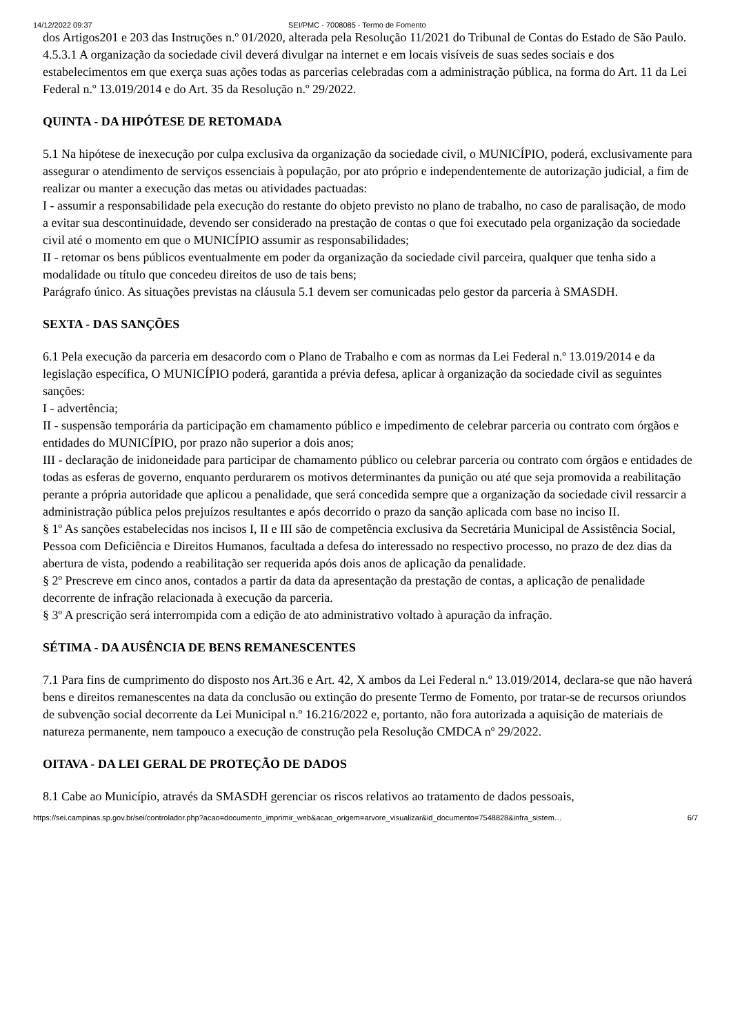14/12/2022 09:37 SEI/PMC - 7008085 - Termo de Fomento
dos Artigos201 e 203 das Instruções n.º 01/2020, alterada pela Resolução 11/2021 do Tribunal de Contas do Estado de São Paulo.
4.5.3.1 A organização da sociedade civil deverá divulgar na internet e em locais visíveis de suas sedes sociais e dos estabelecimentos em que exerça suas ações todas as parcerias celebradas com a administração pública, na forma do Art. 11 da Lei Federal n.º 13.019/2014 e do Art. 35 da Resolução n.º 29/2022.
QUINTA - DA HIPÓTESE DE RETOMADA
5.1 Na hipótese de inexecução por culpa exclusiva da organização da sociedade civil, o MUNICÍPIO, poderá, exclusivamente para assegurar o atendimento de serviços essenciais à população, por ato próprio e independentemente de autorização judicial, a fim de realizar ou manter a execução das metas ou atividades pactuadas:
I - assumir a responsabilidade pela execução do restante do objeto previsto no plano de trabalho, no caso de paralisação, de modo a evitar sua descontinuidade, devendo ser considerado na prestação de contas o que foi executado pela organização da sociedade civil até o momento em que o MUNICÍPIO assumir as responsabilidades;
II - retomar os bens públicos eventualmente em poder da organização da sociedade civil parceira, qualquer que tenha sido a modalidade ou título que concedeu direitos de uso de tais bens;
Parágrafo único. As situações previstas na cláusula 5.1 devem ser comunicadas pelo gestor da parceria à SMASDH.
SEXTA - DAS SANÇÕES
6.1 Pela execução da parceria em desacordo com o Plano de Trabalho e com as normas da Lei Federal n.º 13.019/2014 e da legislação específica, O MUNICÍPIO poderá, garantida a prévia defesa, aplicar à organização da sociedade civil as seguintes sanções:
I - advertência;
II - suspensão temporária da participação em chamamento público e impedimento de celebrar parceria ou contrato com órgãos e entidades do MUNICÍPIO, por prazo não superior a dois anos;
III - declaração de inidoneidade para participar de chamamento público ou celebrar parceria ou contrato com órgãos e entidades de todas as esferas de governo, enquanto perdurarem os motivos determinantes da punição ou até que seja promovida a reabilitação perante a própria autoridade que aplicou a penalidade, que será concedida sempre que a organização da sociedade civil ressarcir a administração pública pelos prejuízos resultantes e após decorrido o prazo da sanção aplicada com base no inciso II.
§ 1º As sanções estabelecidas nos incisos I, II e III são de competência exclusiva da Secretária Municipal de Assistência Social, Pessoa com Deficiência e Direitos Humanos, facultada a defesa do interessado no respectivo processo, no prazo de dez dias da abertura de vista, podendo a reabilitação ser requerida após dois anos de aplicação da penalidade.
§ 2º Prescreve em cinco anos, contados a partir da data da apresentação da prestação de contas, a aplicação de penalidade decorrente de infração relacionada à execução da parceria.
§ 3º A prescrição será interrompida com a edição de ato administrativo voltado à apuração da infração.
SÉTIMA - DA AUSÊNCIA DE BENS REMANESCENTES
7.1 Para fins de cumprimento do disposto nos Art.36 e Art. 42, X ambos da Lei Federal n.º 13.019/2014, declara-se que não haverá bens e direitos remanescentes na data da conclusão ou extinção do presente Termo de Fomento, por tratar-se de recursos oriundos de subvenção social decorrente da Lei Municipal n.º 16.216/2022 e, portanto, não fora autorizada a aquisição de materiais de natureza permanente, nem tampouco a execução de construção pela Resolução CMDCA nº 29/2022.
OITAVA - DA LEI GERAL DE PROTEÇÃO DE DADOS
8.1 Cabe ao Município, através da SMASDH gerenciar os riscos relativos ao tratamento de dados pessoais,
https://sei.campinas.sp.gov.br/sei/controlador.php?acao=documento_imprimir_web&acao_origem=arvore_visualizar&id_documento=7548828&infra_sistem… 6/7